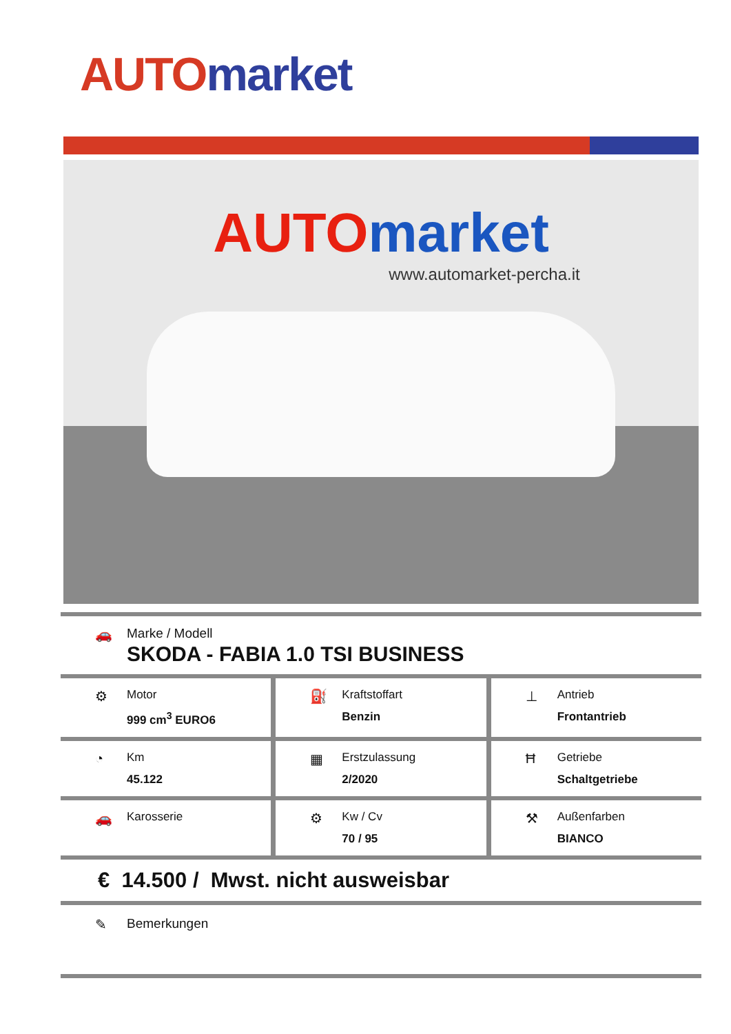AUTO market
AUTO market
www.automarket-percha.it
🚗 Marke / Modell
SKODA - FABIA 1.0 TSI BUSINESS
⚙
Motor
999 cm<sup>3</sup> EURO6
⛽
Kraftstoffart
Benzin
⊥
Antrieb
Frontantrieb
◔
Km
45.122
▦
Erstzulassung
2/2020
Ħ
Getriebe
Schaltgetriebe
🚗
Karosserie
⚙
Kw / Cv
70 / 95
⚒
Außenfarben
BIANCO
€ 14.500 / Mwst. nicht ausweisbar
✎ Bemerkungen